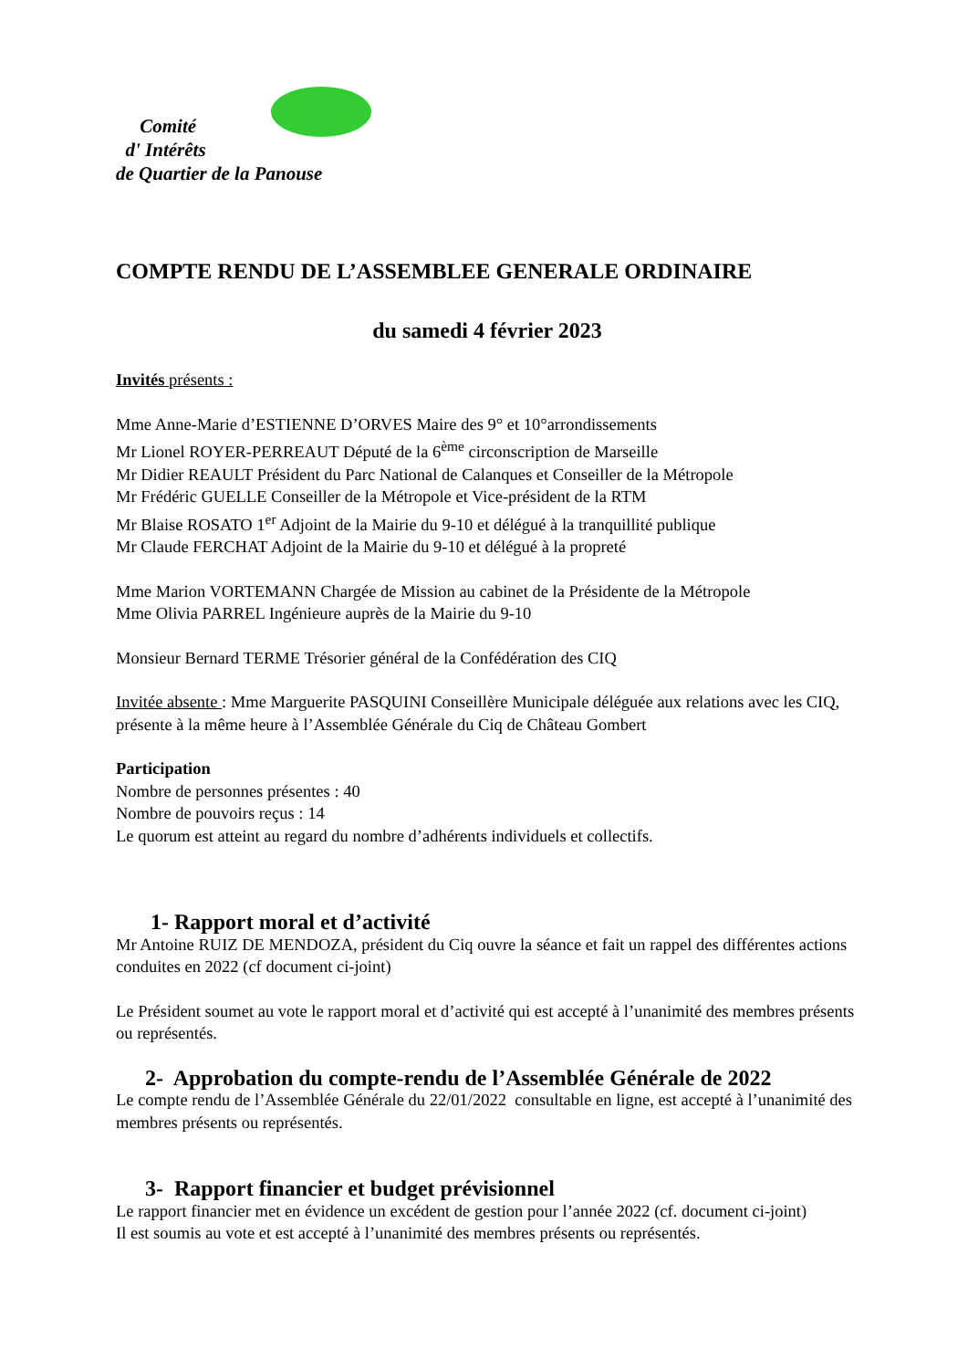Comité
d' Intérêts
de Quartier de la Panouse
COMPTE RENDU DE L’ASSEMBLEE GENERALE ORDINAIRE
du samedi 4 février 2023
Invités présents :
Mme Anne-Marie d’ESTIENNE D’ORVES Maire des 9° et 10°arrondissements
Mr Lionel ROYER-PERREAUT Député de la 6<sup>ème</sup> circonscription de Marseille
Mr Didier REAULT Président du Parc National de Calanques et Conseiller de la Métropole
Mr Frédéric GUELLE Conseiller de la Métropole et Vice-président de la RTM
Mr Blaise ROSATO 1<sup>er</sup> Adjoint de la Mairie du 9-10 et délégué à la tranquillité publique
Mr Claude FERCHAT Adjoint de la Mairie du 9-10 et délégué à la propreté
Mme Marion VORTEMANN Chargée de Mission au cabinet de la Présidente de la Métropole
Mme Olivia PARREL Ingénieure auprès de la Mairie du 9-10
Monsieur Bernard TERME Trésorier général de la Confédération des CIQ
Invitée absente : Mme Marguerite PASQUINI Conseillère Municipale déléguée aux relations avec les CIQ, présente à la même heure à l’Assemblée Générale du Ciq de Château Gombert
Participation
Nombre de personnes présentes : 40
Nombre de pouvoirs reçus : 14
Le quorum est atteint au regard du nombre d’adhérents individuels et collectifs.
1- Rapport moral et d’activité
Mr Antoine RUIZ DE MENDOZA, président du Ciq ouvre la séance et fait un rappel des différentes actions conduites en 2022 (cf document ci-joint)
Le Président soumet au vote le rapport moral et d’activité qui est accepté à l’unanimité des membres présents ou représentés.
2- Approbation du compte-rendu de l’Assemblée Générale de 2022
Le compte rendu de l’Assemblée Générale du 22/01/2022 consultable en ligne, est accepté à l’unanimité des membres présents ou représentés.
3- Rapport financier et budget prévisionnel
Le rapport financier met en évidence un excédent de gestion pour l’année 2022 (cf. document ci-joint)
Il est soumis au vote et est accepté à l’unanimité des membres présents ou représentés.